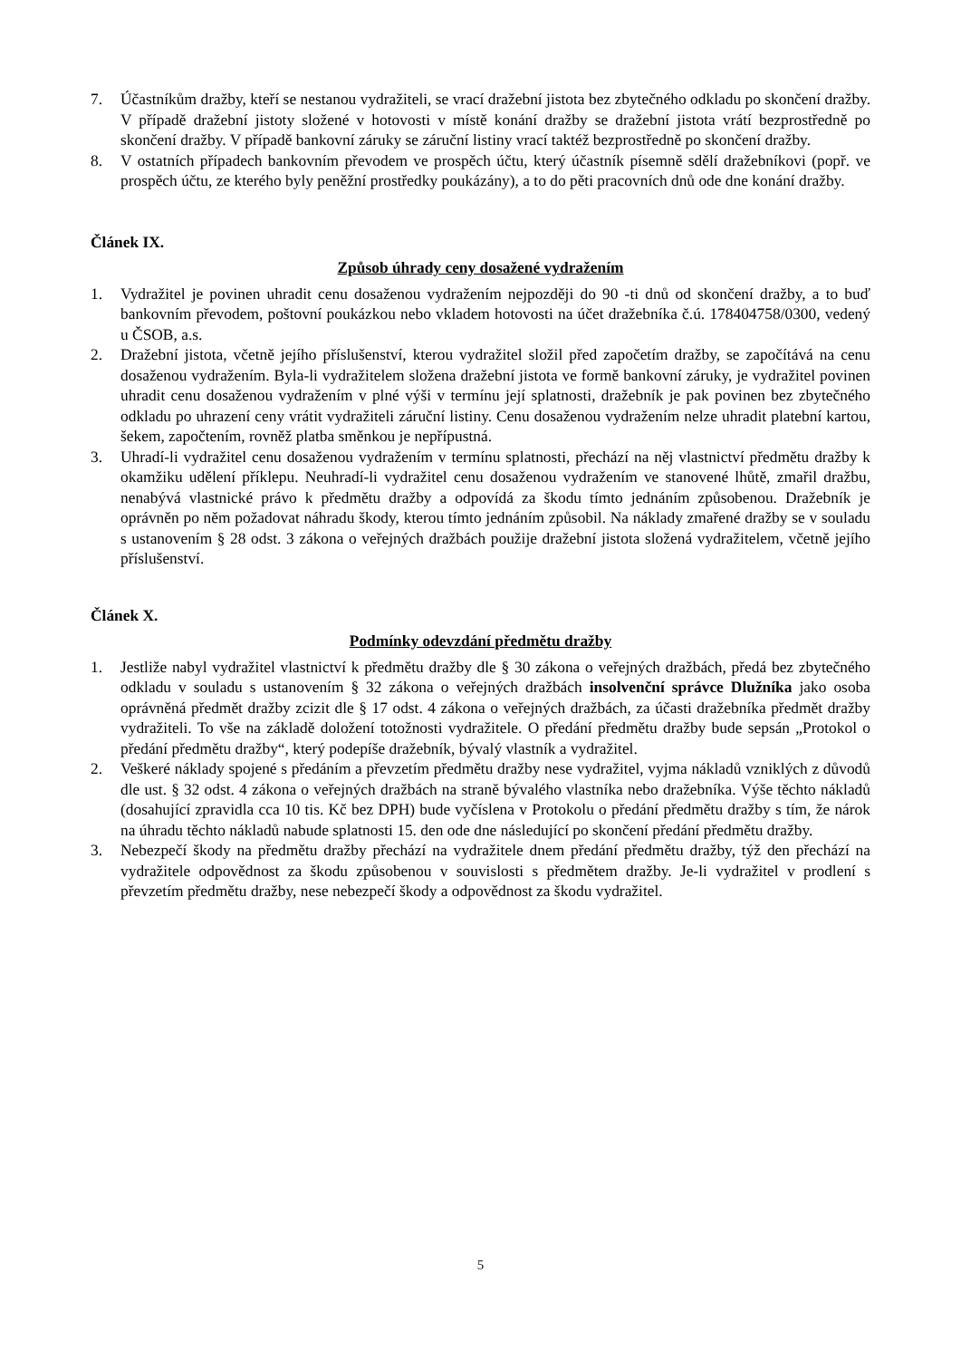7. Účastníkům dražby, kteří se nestanou vydražiteli, se vrací dražební jistota bez zbytečného odkladu po skončení dražby. V případě dražební jistoty složené v hotovosti v místě konání dražby se dražební jistota vrátí bezprostředně po skončení dražby. V případě bankovní záruky se záruční listiny vrací taktéž bezprostředně po skončení dražby.
8. V ostatních případech bankovním převodem ve prospěch účtu, který účastník písemně sdělí dražebníkovi (popř. ve prospěch účtu, ze kterého byly peněžní prostředky poukázány), a to do pěti pracovních dnů ode dne konání dražby.
Článek IX.
Způsob úhrady ceny dosažené vydražením
1. Vydražitel je povinen uhradit cenu dosaženou vydražením nejpozději do 90 -ti dnů od skončení dražby, a to buď bankovním převodem, poštovní poukázkou nebo vkladem hotovosti na účet dražebníka č.ú. 178404758/0300, vedený u ČSOB, a.s.
2. Dražební jistota, včetně jejího příslušenství, kterou vydražitel složil před započetím dražby, se započítává na cenu dosaženou vydražením. Byla-li vydražitelem složena dražební jistota ve formě bankovní záruky, je vydražitel povinen uhradit cenu dosaženou vydražením v plné výši v termínu její splatnosti, dražebník je pak povinen bez zbytečného odkladu po uhrazení ceny vrátit vydražiteli záruční listiny. Cenu dosaženou vydražením nelze uhradit platební kartou, šekem, započtením, rovněž platba směnkou je nepřípustná.
3. Uhradí-li vydražitel cenu dosaženou vydražením v termínu splatnosti, přechází na něj vlastnictví předmětu dražby k okamžiku udělení příklepu. Neuhradí-li vydražitel cenu dosaženou vydražením ve stanovené lhůtě, zmařil dražbu, nenabývá vlastnické právo k předmětu dražby a odpovídá za škodu tímto jednáním způsobenou. Dražebník je oprávněn po něm požadovat náhradu škody, kterou tímto jednáním způsobil. Na náklady zmařené dražby se v souladu s ustanovením § 28 odst. 3 zákona o veřejných dražbách použije dražební jistota složená vydražitelem, včetně jejího příslušenství.
Článek X.
Podmínky odevzdání předmětu dražby
1. Jestliže nabyl vydražitel vlastnictví k předmětu dražby dle § 30 zákona o veřejných dražbách, předá bez zbytečného odkladu v souladu s ustanovením § 32 zákona o veřejných dražbách insolvenční správce Dlužníka jako osoba oprávněná předmět dražby zcizit dle § 17 odst. 4 zákona o veřejných dražbách, za účasti dražebníka předmět dražby vydražiteli. To vše na základě doložení totožnosti vydražitele. O předání předmětu dražby bude sepsán „Protokol o předání předmětu dražby“, který podepíše dražebník, bývalý vlastník a vydražitel.
2. Veškeré náklady spojené s předáním a převzetím předmětu dražby nese vydražitel, vyjma nákladů vzniklých z důvodů dle ust. § 32 odst. 4 zákona o veřejných dražbách na straně bývalého vlastníka nebo dražebníka. Výše těchto nákladů (dosahující zpravidla cca 10 tis. Kč bez DPH) bude vyčíslena v Protokolu o předání předmětu dražby s tím, že nárok na úhradu těchto nákladů nabude splatnosti 15. den ode dne následující po skončení předání předmětu dražby.
3. Nebezpečí škody na předmětu dražby přechází na vydražitele dnem předání předmětu dražby, týž den přechází na vydražitele odpovědnost za škodu způsobenou v souvislosti s předmětem dražby. Je-li vydražitel v prodlení s převzetím předmětu dražby, nese nebezpečí škody a odpovědnost za škodu vydražitel.
5